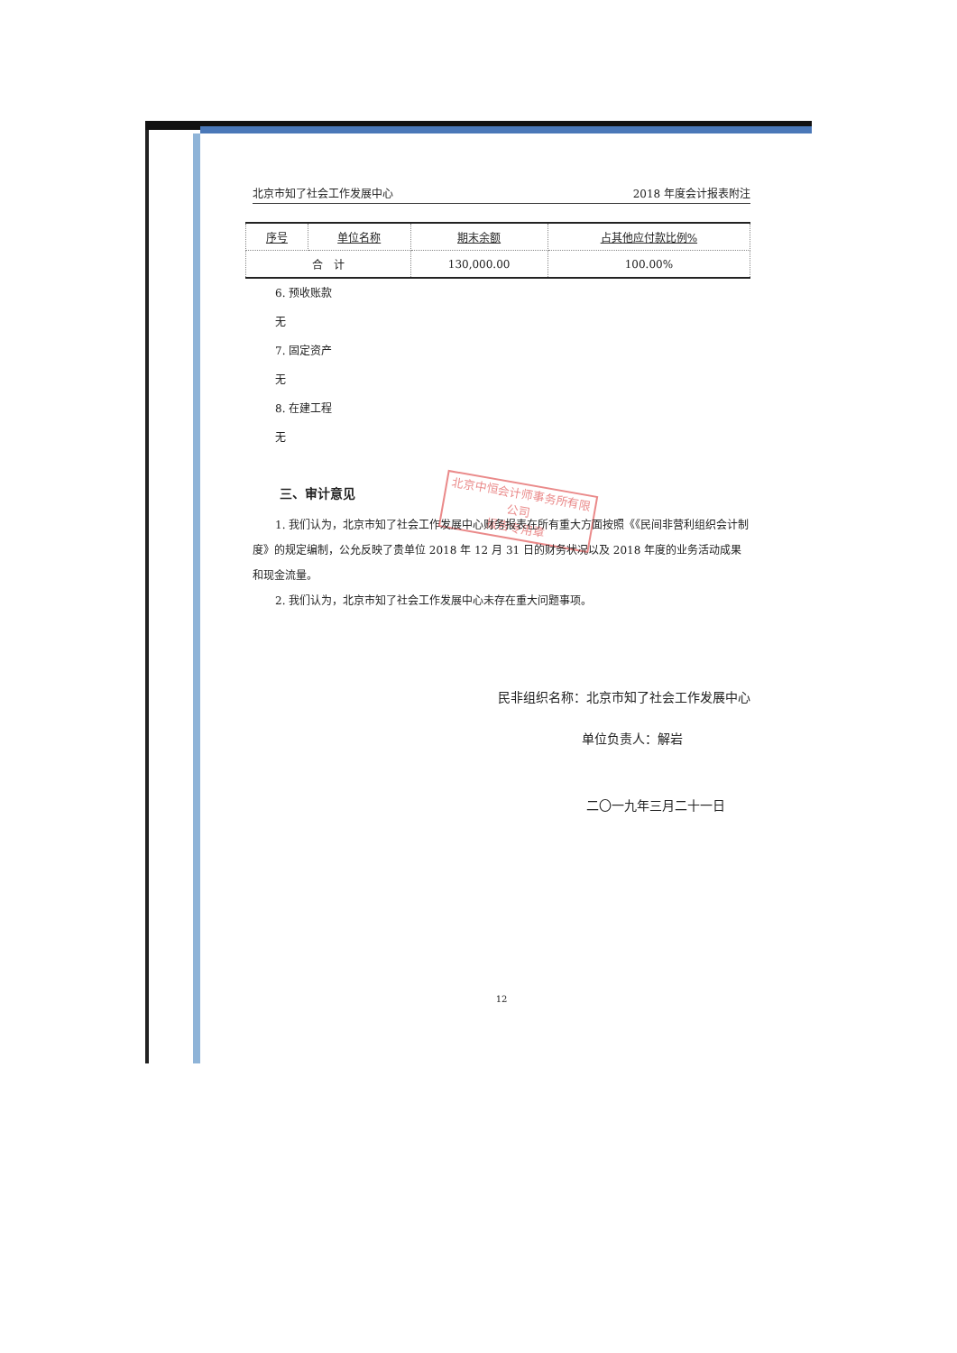北京中恒会计师事务所有限公司
报告专用章
北京市知了社会工作发展中心 2018 年度会计报表附注
| 序号 | 单位名称 | 期末余额 | 占其他应付款比例% |
| --- | --- | --- | --- |
| 合 计 | | 130,000.00 | 100.00% |
6. 预收账款
无
7. 固定资产
无
8. 在建工程
无
三、审计意见
1. 我们认为，北京市知了社会工作发展中心财务报表在所有重大方面按照《《民间非营利组织会计制度》的规定编制，公允反映了贵单位 2018 年 12 月 31 日的财务状况以及 2018 年度的业务活动成果和现金流量。
2. 我们认为，北京市知了社会工作发展中心未存在重大问题事项。
民非组织名称：北京市知了社会工作发展中心
单位负责人：解岩
二〇一九年三月二十一日
12